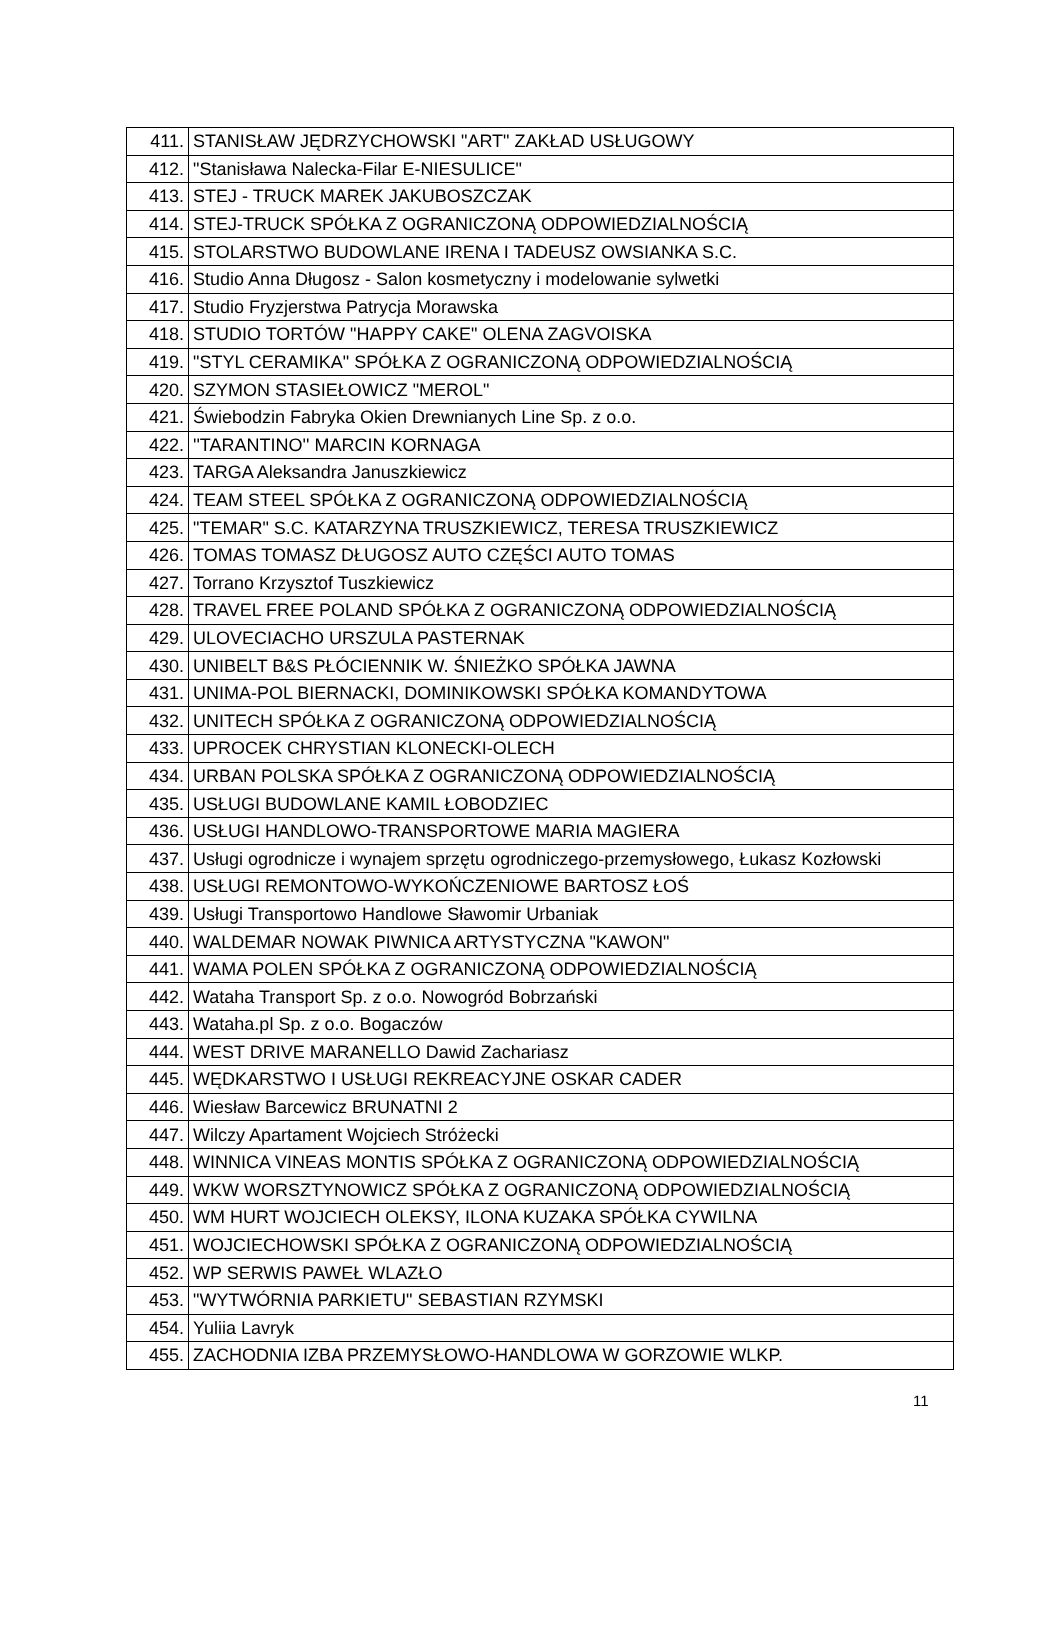| 411. | STANISŁAW JĘDRZYCHOWSKI "ART" ZAKŁAD USŁUGOWY |
| 412. | "Stanisława Nalecka-Filar E-NIESULICE" |
| 413. | STEJ - TRUCK MAREK JAKUBOSZCZAK |
| 414. | STEJ-TRUCK SPÓŁKA Z OGRANICZONĄ ODPOWIEDZIALNOŚCIĄ |
| 415. | STOLARSTWO BUDOWLANE IRENA I TADEUSZ OWSIANKA S.C. |
| 416. | Studio Anna Długosz - Salon kosmetyczny i modelowanie sylwetki |
| 417. | Studio Fryzjerstwa Patrycja Morawska |
| 418. | STUDIO TORTÓW "HAPPY CAKE" OLENA ZAGVOISKA |
| 419. | "STYL CERAMIKA" SPÓŁKA Z OGRANICZONĄ ODPOWIEDZIALNOŚCIĄ |
| 420. | SZYMON STASIEŁOWICZ "MEROL" |
| 421. | Świebodzin Fabryka Okien Drewnianych Line Sp. z o.o. |
| 422. | ''TARANTINO'' MARCIN KORNAGA |
| 423. | TARGA Aleksandra Januszkiewicz |
| 424. | TEAM STEEL SPÓŁKA Z OGRANICZONĄ ODPOWIEDZIALNOŚCIĄ |
| 425. | "TEMAR" S.C. KATARZYNA TRUSZKIEWICZ, TERESA TRUSZKIEWICZ |
| 426. | TOMAS TOMASZ DŁUGOSZ AUTO CZĘŚCI AUTO TOMAS |
| 427. | Torrano Krzysztof Tuszkiewicz |
| 428. | TRAVEL FREE POLAND SPÓŁKA Z OGRANICZONĄ ODPOWIEDZIALNOŚCIĄ |
| 429. | ULOVECIACHO URSZULA PASTERNAK |
| 430. | UNIBELT B&S PŁÓCIENNIK W. ŚNIEŻKO SPÓŁKA JAWNA |
| 431. | UNIMA-POL BIERNACKI, DOMINIKOWSKI SPÓŁKA KOMANDYTOWA |
| 432. | UNITECH SPÓŁKA Z OGRANICZONĄ ODPOWIEDZIALNOŚCIĄ |
| 433. | UPROCEK CHRYSTIAN KLONECKI-OLECH |
| 434. | URBAN POLSKA SPÓŁKA Z OGRANICZONĄ ODPOWIEDZIALNOŚCIĄ |
| 435. | USŁUGI BUDOWLANE KAMIL ŁOBODZIEC |
| 436. | USŁUGI HANDLOWO-TRANSPORTOWE MARIA MAGIERA |
| 437. | Usługi ogrodnicze i wynajem sprzętu ogrodniczego-przemysłowego, Łukasz Kozłowski |
| 438. | USŁUGI REMONTOWO-WYKOŃCZENIOWE BARTOSZ ŁOŚ |
| 439. | Usługi Transportowo Handlowe Sławomir Urbaniak |
| 440. | WALDEMAR NOWAK PIWNICA ARTYSTYCZNA "KAWON" |
| 441. | WAMA POLEN SPÓŁKA Z OGRANICZONĄ ODPOWIEDZIALNOŚCIĄ |
| 442. | Wataha Transport Sp. z o.o. Nowogród Bobrzański |
| 443. | Wataha.pl Sp. z o.o. Bogaczów |
| 444. | WEST DRIVE MARANELLO Dawid Zachariasz |
| 445. | WĘDKARSTWO I USŁUGI REKREACYJNE OSKAR CADER |
| 446. | Wiesław Barcewicz BRUNATNI 2 |
| 447. | Wilczy Apartament Wojciech Stróżecki |
| 448. | WINNICA VINEAS MONTIS SPÓŁKA Z OGRANICZONĄ ODPOWIEDZIALNOŚCIĄ |
| 449. | WKW WORSZTYNOWICZ SPÓŁKA Z OGRANICZONĄ ODPOWIEDZIALNOŚCIĄ |
| 450. | WM HURT WOJCIECH OLEKSY, ILONA KUZAKA SPÓŁKA CYWILNA |
| 451. | WOJCIECHOWSKI SPÓŁKA Z OGRANICZONĄ ODPOWIEDZIALNOŚCIĄ |
| 452. | WP SERWIS PAWEŁ WLAZŁO |
| 453. | "WYTWÓRNIA PARKIETU" SEBASTIAN RZYMSKI |
| 454. | Yuliia Lavryk |
| 455. | ZACHODNIA IZBA PRZEMYSŁOWO-HANDLOWA W GORZOWIE WLKP. |
11